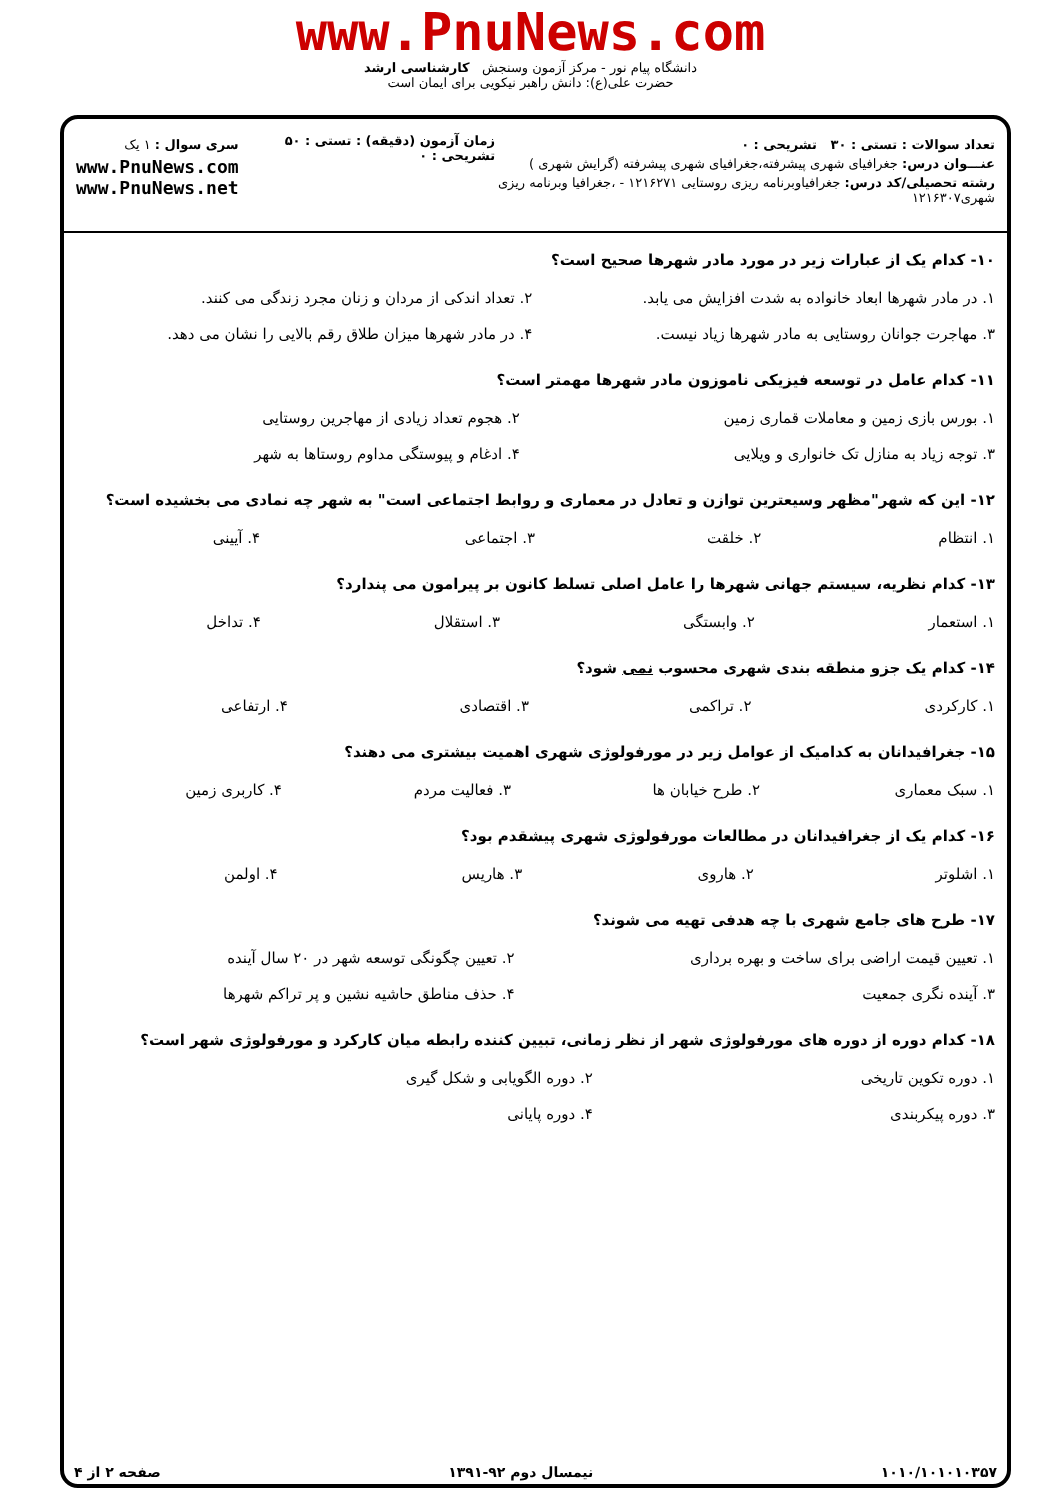www.PnuNews.com
دانشگاه پیام نور - مرکز آزمون وسنجش کارشناسی ارشد
حضرت علی(ع): دانش راهبر نیکویی برای ایمان است
تعداد سوالات : تستی : ۳۰ تشریحی : ۰
عنـــوان درس: جغرافیای شهری پیشرفته،جغرافیای شهری پیشرفته (گرایش شهری )
رشته تحصیلی/کد درس: جغرافیاوبرنامه ریزی روستایی ۱۲۱۶۲۷۱ - ،جغرافیا وبرنامه ریزی شهری۱۲۱۶۳۰۷
زمان آزمون (دقیقه) : تستی : ۵۰ تشریحی : ۰
سری سوال : ۱ یک
www.PnuNews.com
www.PnuNews.net
۱۰- کدام یک از عبارات زیر در مورد مادر شهرها صحیح است؟
| ۱. در مادر شهرها ابعاد خانواده به شدت افزایش می یابد. | ۲. تعداد اندکی از مردان و زنان مجرد زندگی می کنند. |
| ۳. مهاجرت جوانان روستایی به مادر شهرها زیاد نیست. | ۴. در مادر شهرها میزان طلاق رقم بالایی را نشان می دهد. |
۱۱- کدام عامل در توسعه فیزیکی ناموزون مادر شهرها مهمتر است؟
| ۱. بورس بازی زمین و معاملات قماری زمین | ۲. هجوم تعداد زیادی از مهاجرین روستایی |
| ۳. توجه زیاد به منازل تک خانواری و ویلایی | ۴. ادغام و پیوستگی مداوم روستاها به شهر |
۱۲- این که شهر"مظهر وسیعترین توازن و تعادل در معماری و روابط اجتماعی است" به شهر چه نمادی می بخشیده است؟
| ۱. انتظام | ۲. خلقت | ۳. اجتماعی | ۴. آیینی |
۱۳- کدام نظریه، سیستم جهانی شهرها را عامل اصلی تسلط کانون بر پیرامون می پندارد؟
| ۱. استعمار | ۲. وابستگی | ۳. استقلال | ۴. تداخل |
۱۴- کدام یک جزو منطقه بندی شهری محسوب نمی شود؟
| ۱. کارکردی | ۲. تراکمی | ۳. اقتصادی | ۴. ارتفاعی |
۱۵- جغرافیدانان به کدامیک از عوامل زیر در مورفولوژی شهری اهمیت بیشتری می دهند؟
| ۱. سبک معماری | ۲. طرح خیابان ها | ۳. فعالیت مردم | ۴. کاربری زمین |
۱۶- کدام یک از جغرافیدانان در مطالعات مورفولوژی شهری پیشقدم بود؟
| ۱. اشلوتر | ۲. هاروی | ۳. هاریس | ۴. اولمن |
۱۷- طرح های جامع شهری با چه هدفی تهیه می شوند؟
| ۱. تعیین قیمت اراضی برای ساخت و بهره برداری | ۲. تعیین چگونگی توسعه شهر در ۲۰ سال آینده |
| ۳. آینده نگری جمعیت | ۴. حذف مناطق حاشیه نشین و پر تراکم شهرها |
۱۸- کدام دوره از دوره های مورفولوژی شهر از نظر زمانی، تبیین کننده رابطه میان کارکرد و مورفولوژی شهر است؟
| ۱. دوره تکوین تاریخی | ۲. دوره الگویابی و شکل گیری |
| ۳. دوره پیکربندی | ۴. دوره پایانی |
۱۰۱۰/۱۰۱۰۱۰۳۵۷ نیمسال دوم ۹۲-۱۳۹۱ صفحه ۲ از ۴